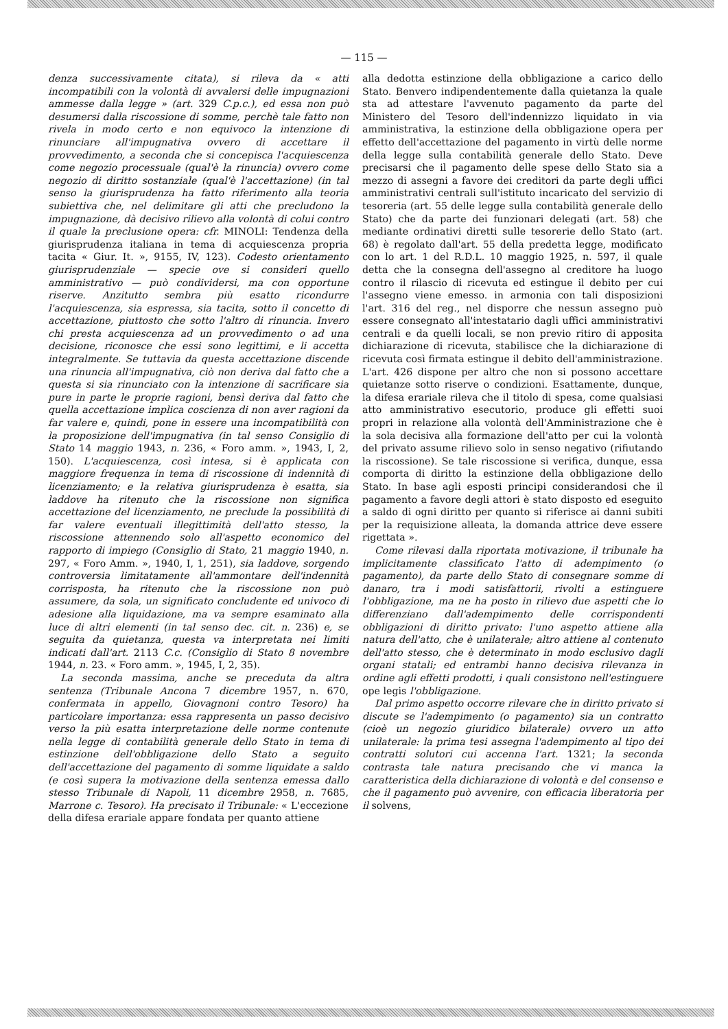— 115 —
denza successivamente citata), si rileva da « atti incompatibili con la volontà di avvalersi delle impugnazioni ammesse dalla legge » (art. 329 C.p.c.), ed essa non può desumersi dalla riscossione di somme, perchè tale fatto non rivela in modo certo e non equivoco la intenzione di rinunciare all'impugnativa ovvero di accettare il provvedimento, a seconda che si concepisca l'acquiescenza come negozio processuale (qual'è la rinuncia) ovvero come negozio di diritto sostanziale (qual'è l'accettazione) (in tal senso la giurisprudenza ha fatto riferimento alla teoria subiettiva che, nel delimitare gli atti che precludono la impugnazione, dà decisivo rilievo alla volontà di colui contro il quale la preclusione opera: cfr. MINOLI: Tendenza della giurisprudenza italiana in tema di acquiescenza propria tacita « Giur. It. », 9155, IV, 123). Codesto orientamento giurisprudenziale — specie ove si consideri quello amministrativo — può condividersi, ma con opportune riserve. Anzitutto sembra più esatto ricondurre l'acquiescenza, sia espressa, sia tacita, sotto il concetto di accettazione, piuttosto che sotto l'altro di rinuncia. Invero chi presta acquiescenza ad un provvedimento o ad una decisione, riconosce che essi sono legittimi, e li accetta integralmente. Se tuttavia da questa accettazione discende una rinuncia all'impugnativa, ciò non deriva dal fatto che a questa si sia rinunciato con la intenzione di sacrificare sia pure in parte le proprie ragioni, bensì deriva dal fatto che quella accettazione implica coscienza di non aver ragioni da far valere e, quindi, pone in essere una incompatibilità con la proposizione dell'impugnativa (in tal senso Consiglio di Stato 14 maggio 1943, n. 236, « Foro amm. », 1943, I, 2, 150). L'acquiescenza, così intesa, si è applicata con maggiore frequenza in tema di riscossione di indennità di licenziamento; e la relativa giurisprudenza è esatta, sia laddove ha ritenuto che la riscossione non significa accettazione del licenziamento, ne preclude la possibilità di far valere eventuali illegittimità dell'atto stesso, la riscossione attennendo solo all'aspetto economico del rapporto di impiego (Consiglio di Stato, 21 maggio 1940, n. 297, « Foro Amm. », 1940, I, 1, 251), sia laddove, sorgendo controversia limitatamente all'ammontare dell'indennità corrisposta, ha ritenuto che la riscossione non può assumere, da sola, un significato concludente ed univoco di adesione alla liquidazione, ma va sempre esaminato alla luce di altri elementi (in tal senso dec. cit. n. 236) e, se seguita da quietanza, questa va interpretata nei limiti indicati dall'art. 2113 C.c. (Consiglio di Stato 8 novembre 1944, n. 23. « Foro amm. », 1945, I, 2, 35).
La seconda massima, anche se preceduta da altra sentenza (Tribunale Ancona 7 dicembre 1957, n. 670, confermata in appello, Giovagnoni contro Tesoro) ha particolare importanza: essa rappresenta un passo decisivo verso la più esatta interpretazione delle norme contenute nella legge di contabilità generale dello Stato in tema di estinzione dell'obbligazione dello Stato a seguito dell'accettazione del pagamento di somme liquidate a saldo (e così supera la motivazione della sentenza emessa dallo stesso Tribunale di Napoli, 11 dicembre 2958, n. 7685, Marrone c. Tesoro). Ha precisato il Tribunale: « L'eccezione della difesa erariale appare fondata per quanto attiene
alla dedotta estinzione della obbligazione a carico dello Stato. Benvero indipendentemente dalla quietanza la quale sta ad attestare l'avvenuto pagamento da parte del Ministero del Tesoro dell'indennizzo liquidato in via amministrativa, la estinzione della obbligazione opera per effetto dell'accettazione del pagamento in virtù delle norme della legge sulla contabilità generale dello Stato. Deve precisarsi che il pagamento delle spese dello Stato sia a mezzo di assegni a favore dei creditori da parte degli uffici amministrativi centrali sull'istituto incaricato del servizio di tesoreria (art. 55 delle legge sulla contabilità generale dello Stato) che da parte dei funzionari delegati (art. 58) che mediante ordinativi diretti sulle tesorerie dello Stato (art. 68) è regolato dall'art. 55 della predetta legge, modificato con lo art. 1 del R.D.L. 10 maggio 1925, n. 597, il quale detta che la consegna dell'assegno al creditore ha luogo contro il rilascio di ricevuta ed estingue il debito per cui l'assegno viene emesso. in armonia con tali disposizioni l'art. 316 del reg., nel disporre che nessun assegno può essere consegnato all'intestatario dagli uffici amministrativi centrali e da quelli locali, se non previo ritiro di apposita dichiarazione di ricevuta, stabilisce che la dichiarazione di ricevuta così firmata estingue il debito dell'amministrazione. L'art. 426 dispone per altro che non si possono accettare quietanze sotto riserve o condizioni. Esattamente, dunque, la difesa erariale rileva che il titolo di spesa, come qualsiasi atto amministrativo esecutorio, produce gli effetti suoi propri in relazione alla volontà dell'Amministrazione che è la sola decisiva alla formazione dell'atto per cui la volontà del privato assume rilievo solo in senso negativo (rifiutando la riscossione). Se tale riscossione si verifica, dunque, essa comporta di diritto la estinzione della obbligazione dello Stato. In base agli esposti principi considerandosi che il pagamento a favore degli attori è stato disposto ed eseguito a saldo di ogni diritto per quanto si riferisce ai danni subiti per la requisizione alleata, la domanda attrice deve essere rigettata ».
Come rilevasi dalla riportata motivazione, il tribunale ha implicitamente classificato l'atto di adempimento (o pagamento), da parte dello Stato di consegnare somme di danaro, tra i modi satisfattorii, rivolti a estinguere l'obbligazione, ma ne ha posto in rilievo due aspetti che lo differenziano dall'adempimento delle corrispondenti obbligazioni di diritto privato: l'uno aspetto attiene alla natura dell'atto, che è unilaterale; altro attiene al contenuto dell'atto stesso, che è determinato in modo esclusivo dagli organi statali; ed entrambi hanno decisiva rilevanza in ordine agli effetti prodotti, i quali consistono nell'estinguere ope legis l'obbligazione.
Dal primo aspetto occorre rilevare che in diritto privato si discute se l'adempimento (o pagamento) sia un contratto (cioè un negozio giuridico bilaterale) ovvero un atto unilaterale: la prima tesi assegna l'adempimento al tipo dei contratti solutori cui accenna l'art. 1321; la seconda contrasta tale natura precisando che vi manca la caratteristica della dichiarazione di volontà e del consenso e che il pagamento può avvenire, con efficacia liberatoria per il solvens,